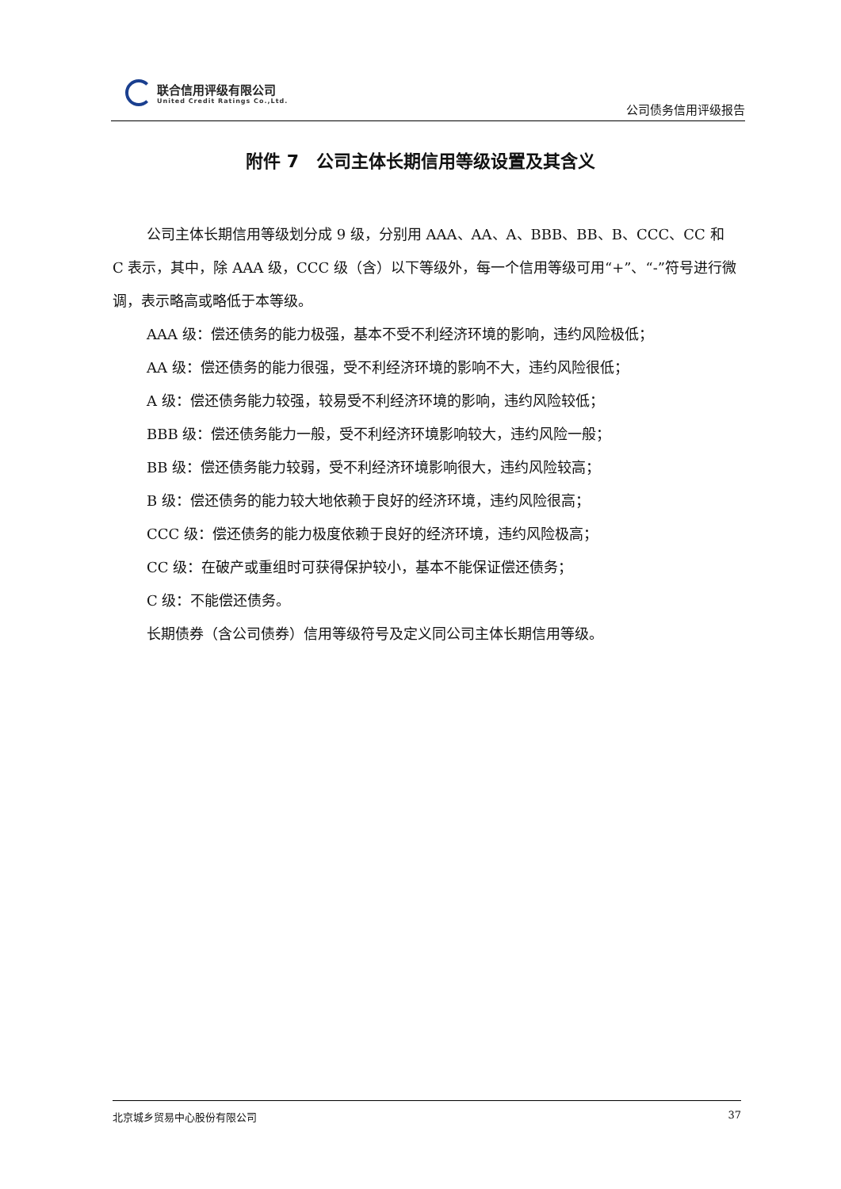联合信用评级有限公司
United Credit Ratings Co.,Ltd.
公司债务信用评级报告
附件 7　公司主体长期信用等级设置及其含义
公司主体长期信用等级划分成 9 级，分别用 AAA、AA、A、BBB、BB、B、CCC、CC 和 C 表示，其中，除 AAA 级，CCC 级（含）以下等级外，每一个信用等级可用“+”、“-”符号进行微调，表示略高或略低于本等级。
AAA 级：偿还债务的能力极强，基本不受不利经济环境的影响，违约风险极低；
AA 级：偿还债务的能力很强，受不利经济环境的影响不大，违约风险很低；
A 级：偿还债务能力较强，较易受不利经济环境的影响，违约风险较低；
BBB 级：偿还债务能力一般，受不利经济环境影响较大，违约风险一般；
BB 级：偿还债务能力较弱，受不利经济环境影响很大，违约风险较高；
B 级：偿还债务的能力较大地依赖于良好的经济环境，违约风险很高；
CCC 级：偿还债务的能力极度依赖于良好的经济环境，违约风险极高；
CC 级：在破产或重组时可获得保护较小，基本不能保证偿还债务；
C 级：不能偿还债务。
长期债券（含公司债券）信用等级符号及定义同公司主体长期信用等级。
北京城乡贸易中心股份有限公司 37